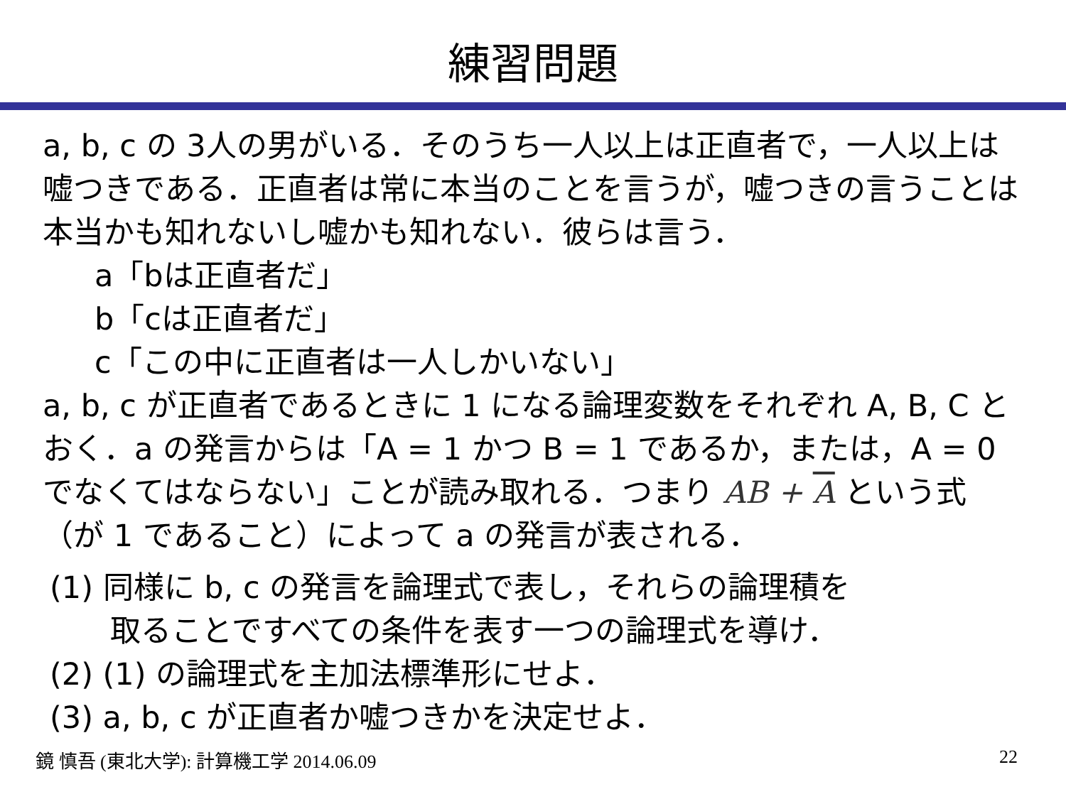練習問題
a, b, c の 3人の男がいる．そのうち一人以上は正直者で，一人以上は嘘つきである．正直者は常に本当のことを言うが，嘘つきの言うことは本当かも知れないし嘘かも知れない．彼らは言う．
a「bは正直者だ」
b「cは正直者だ」
c「この中に正直者は一人しかいない」
a, b, c が正直者であるときに 1 になる論理変数をそれぞれ A, B, C とおく．a の発言からは「A = 1 かつ B = 1 であるか，または，A = 0 でなくてはならない」ことが読み取れる．つまり AB + A という式（が 1 であること）によって a の発言が表される．
(1) 同様に b, c の発言を論理式で表し，それらの論理積を
取ることですべての条件を表す一つの論理式を導け．
(2) (1) の論理式を主加法標準形にせよ．
(3) a, b, c が正直者か嘘つきかを決定せよ．
鏡 慎吾 (東北大学): 計算機工学 2014.06.09 22